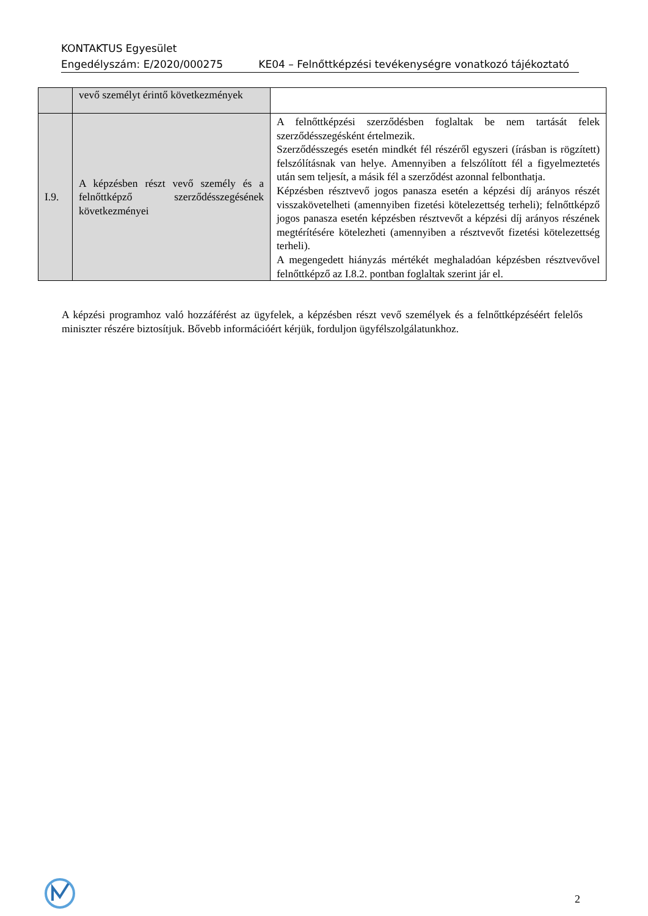KONTAKTUS Egyesület
Engedélyszám: E/2020/000275 KE04 – Felnőttképzési tevékenységre vonatkozó tájékoztató
| | vevő személyt érintő következmények | |
| I.9. | A képzésben részt vevő személy és a felnőttképző szerződésszegésének következményei | A felnőttképzési szerződésben foglaltak be nem tartását felek szerződésszegésként értelmezik. Szerződésszegés esetén mindkét fél részéről egyszeri (írásban is rögzített) felszólításnak van helye. Amennyiben a felszólított fél a figyelmeztetés után sem teljesít, a másik fél a szerződést azonnal felbonthatja. Képzésben résztvevő jogos panasza esetén a képzési díj arányos részét visszakövetelheti (amennyiben fizetési kötelezettség terheli); felnőttképző jogos panasza esetén képzésben résztvevőt a képzési díj arányos részének megtérítésére kötelezheti (amennyiben a résztvevőt fizetési kötelezettség terheli). A megengedett hiányzás mértékét meghaladóan képzésben résztvevővel felnőttképző az I.8.2. pontban foglaltak szerint jár el. |
A képzési programhoz való hozzáférést az ügyfelek, a képzésben részt vevő személyek és a felnőttképzéséért felelős miniszter részére biztosítjuk. Bővebb információért kérjük, forduljon ügyfélszolgálatunkhoz.
2